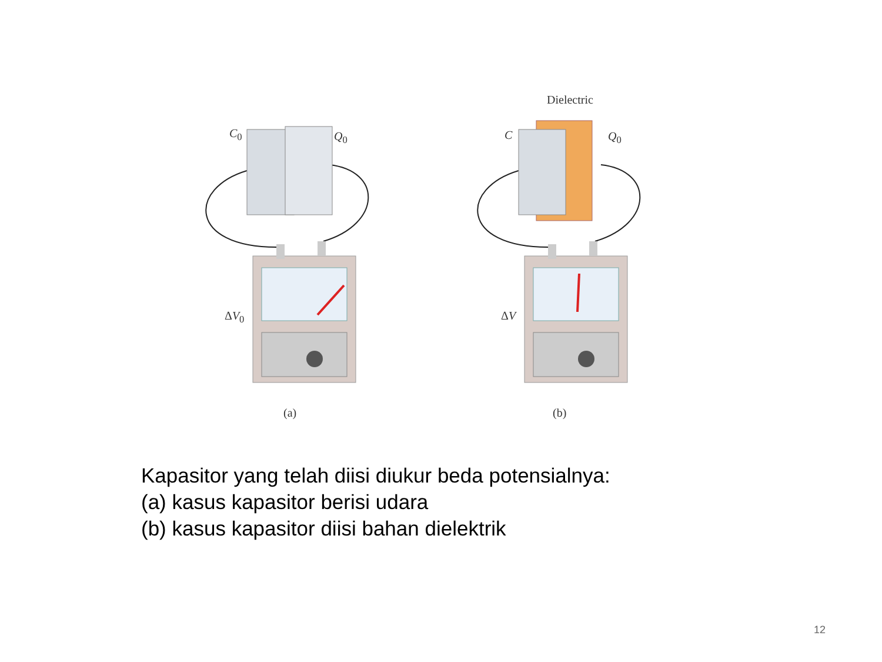Dielectric
C<sub>0</sub> Q<sub>0</sub> C Q<sub>0</sub>
ΔV<sub>0</sub> ΔV
(a) (b)
Kapasitor yang telah diisi diukur beda potensialnya:
(a) kasus kapasitor berisi udara
(b) kasus kapasitor diisi bahan dielektrik
12